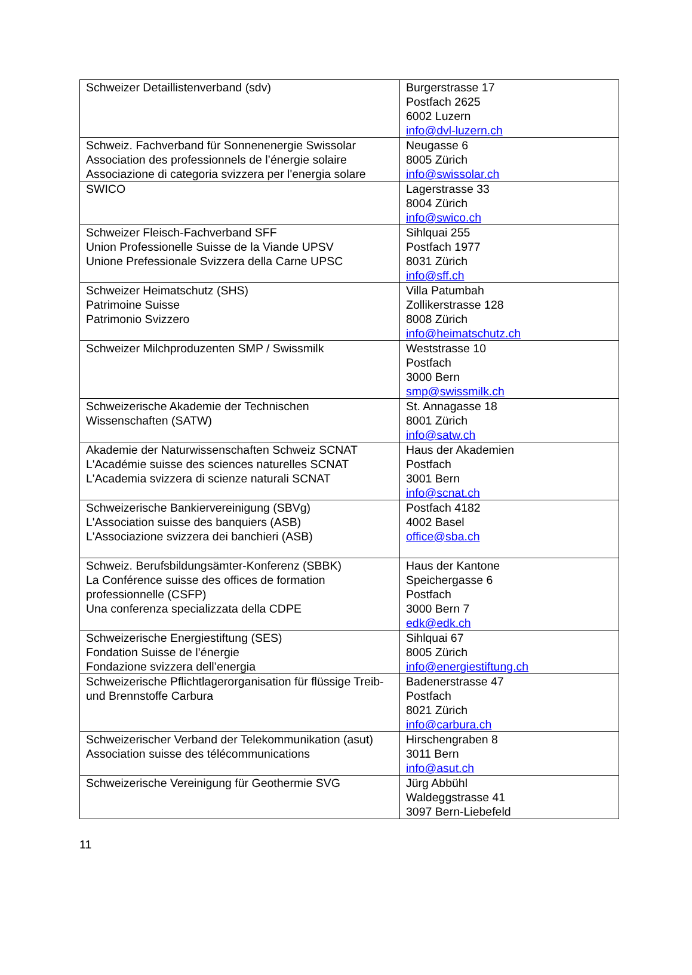| Schweizer Detaillistenverband (sdv) | Burgerstrasse 17 Postfach 2625 6002 Luzern info@dvl-luzern.ch |
| Schweiz. Fachverband für Sonnenenergie Swissolar Association des professionnels de l’énergie solaire Associazione di categoria svizzera per l'energia solare | Neugasse 6 8005 Zürich info@swissolar.ch |
| SWICO | Lagerstrasse 33 8004 Zürich info@swico.ch |
| Schweizer Fleisch-Fachverband SFF Union Professionelle Suisse de la Viande UPSV Unione Prefessionale Svizzera della Carne UPSC | Sihlquai 255 Postfach 1977 8031 Zürich info@sff.ch |
| Schweizer Heimatschutz (SHS) Patrimoine Suisse Patrimonio Svizzero | Villa Patumbah Zollikerstrasse 128 8008 Zürich info@heimatschutz.ch |
| Schweizer Milchproduzenten SMP / Swissmilk | Weststrasse 10 Postfach 3000 Bern smp@swissmilk.ch |
| Schweizerische Akademie der Technischen Wissenschaften (SATW) | St. Annagasse 18 8001 Zürich info@satw.ch |
| Akademie der Naturwissenschaften Schweiz SCNAT L'Académie suisse des sciences naturelles SCNAT L'Academia svizzera di scienze naturali SCNAT | Haus der Akademien Postfach 3001 Bern info@scnat.ch |
| Schweizerische Bankiervereinigung (SBVg) L'Association suisse des banquiers (ASB) L'Associazione svizzera dei banchieri (ASB) | Postfach 4182 4002 Basel office@sba.ch |
| Schweiz. Berufsbildungsämter-Konferenz (SBBK) La Conférence suisse des offices de formation professionnelle (CSFP) Una conferenza specializzata della CDPE | Haus der Kantone Speichergasse 6 Postfach 3000 Bern 7 edk@edk.ch |
| Schweizerische Energiestiftung (SES) Fondation Suisse de l’énergie Fondazione svizzera dell’energia | Sihlquai 67 8005 Zürich info@energiestiftung.ch |
| Schweizerische Pflichtlagerorganisation für flüssige Treib- und Brennstoffe Carbura | Badenerstrasse 47 Postfach 8021 Zürich info@carbura.ch |
| Schweizerischer Verband der Telekommunikation (asut) Association suisse des télécommunications | Hirschengraben 8 3011 Bern info@asut.ch |
| Schweizerische Vereinigung für Geothermie SVG | Jürg Abbühl Waldeggstrasse 41 3097 Bern-Liebefeld |
11